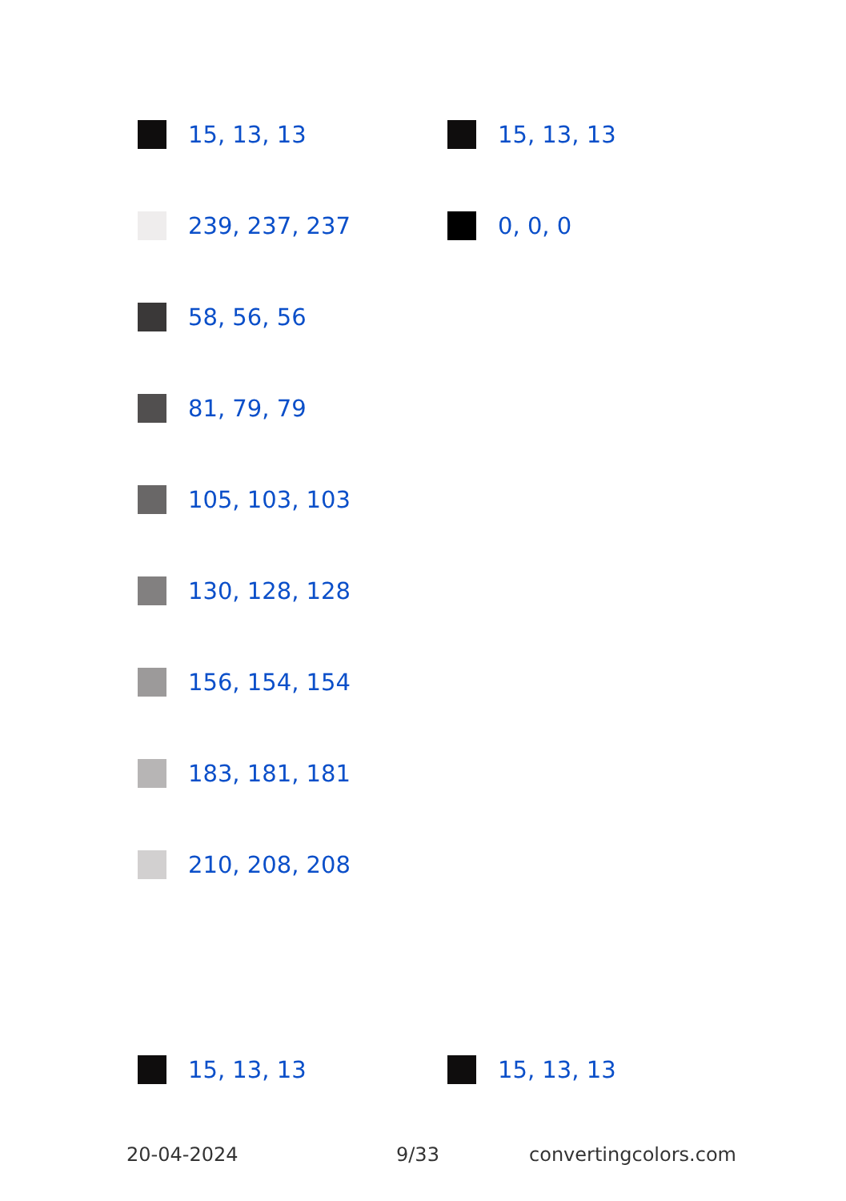15, 13, 13 15, 13, 13
239, 237, 237 0, 0, 0
58, 56, 56
81, 79, 79
105, 103, 103
130, 128, 128
156, 154, 154
183, 181, 181
210, 208, 208
15, 13, 13 15, 13, 13
20-04-2024 9/33 convertingcolors.com